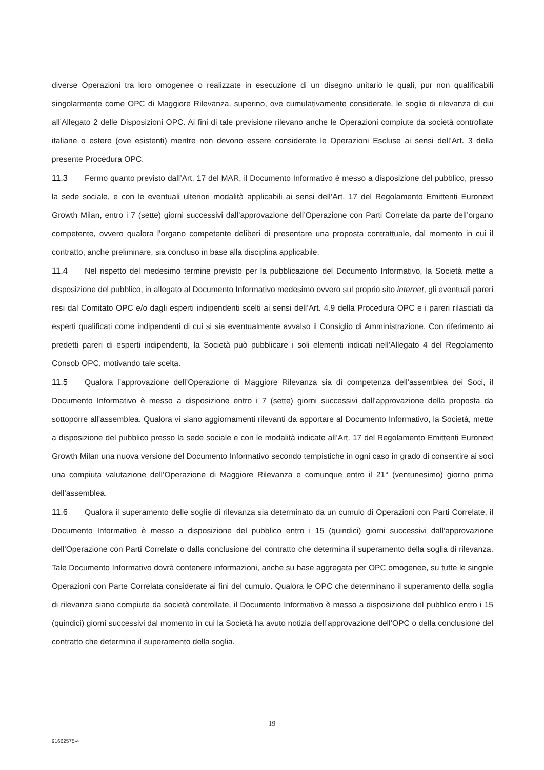diverse Operazioni tra loro omogenee o realizzate in esecuzione di un disegno unitario le quali, pur non qualificabili singolarmente come OPC di Maggiore Rilevanza, superino, ove cumulativamente considerate, le soglie di rilevanza di cui all’Allegato 2 delle Disposizioni OPC. Ai fini di tale previsione rilevano anche le Operazioni compiute da società controllate italiane o estere (ove esistenti) mentre non devono essere considerate le Operazioni Escluse ai sensi dell’Art. 3 della presente Procedura OPC.
11.3 Fermo quanto previsto dall’Art. 17 del MAR, il Documento Informativo è messo a disposizione del pubblico, presso la sede sociale, e con le eventuali ulteriori modalità applicabili ai sensi dell’Art. 17 del Regolamento Emittenti Euronext Growth Milan, entro i 7 (sette) giorni successivi dall’approvazione dell’Operazione con Parti Correlate da parte dell’organo competente, ovvero qualora l’organo competente deliberi di presentare una proposta contrattuale, dal momento in cui il contratto, anche preliminare, sia concluso in base alla disciplina applicabile.
11.4 Nel rispetto del medesimo termine previsto per la pubblicazione del Documento Informativo, la Società mette a disposizione del pubblico, in allegato al Documento Informativo medesimo ovvero sul proprio sito internet, gli eventuali pareri resi dal Comitato OPC e/o dagli esperti indipendenti scelti ai sensi dell’Art. 4.9 della Procedura OPC e i pareri rilasciati da esperti qualificati come indipendenti di cui si sia eventualmente avvalso il Consiglio di Amministrazione. Con riferimento ai predetti pareri di esperti indipendenti, la Società può pubblicare i soli elementi indicati nell’Allegato 4 del Regolamento Consob OPC, motivando tale scelta.
11.5 Qualora l’approvazione dell’Operazione di Maggiore Rilevanza sia di competenza dell’assemblea dei Soci, il Documento Informativo è messo a disposizione entro i 7 (sette) giorni successivi dall’approvazione della proposta da sottoporre all’assemblea. Qualora vi siano aggiornamenti rilevanti da apportare al Documento Informativo, la Società, mette a disposizione del pubblico presso la sede sociale e con le modalità indicate all’Art. 17 del Regolamento Emittenti Euronext Growth Milan una nuova versione del Documento Informativo secondo tempistiche in ogni caso in grado di consentire ai soci una compiuta valutazione dell’Operazione di Maggiore Rilevanza e comunque entro il 21° (ventunesimo) giorno prima dell’assemblea.
11.6 Qualora il superamento delle soglie di rilevanza sia determinato da un cumulo di Operazioni con Parti Correlate, il Documento Informativo è messo a disposizione del pubblico entro i 15 (quindici) giorni successivi dall’approvazione dell’Operazione con Parti Correlate o dalla conclusione del contratto che determina il superamento della soglia di rilevanza. Tale Documento Informativo dovrà contenere informazioni, anche su base aggregata per OPC omogenee, su tutte le singole Operazioni con Parte Correlata considerate ai fini del cumulo. Qualora le OPC che determinano il superamento della soglia di rilevanza siano compiute da società controllate, il Documento Informativo è messo a disposizione del pubblico entro i 15 (quindici) giorni successivi dal momento in cui la Società ha avuto notizia dell’approvazione dell’OPC o della conclusione del contratto che determina il superamento della soglia.
19
91662575-4